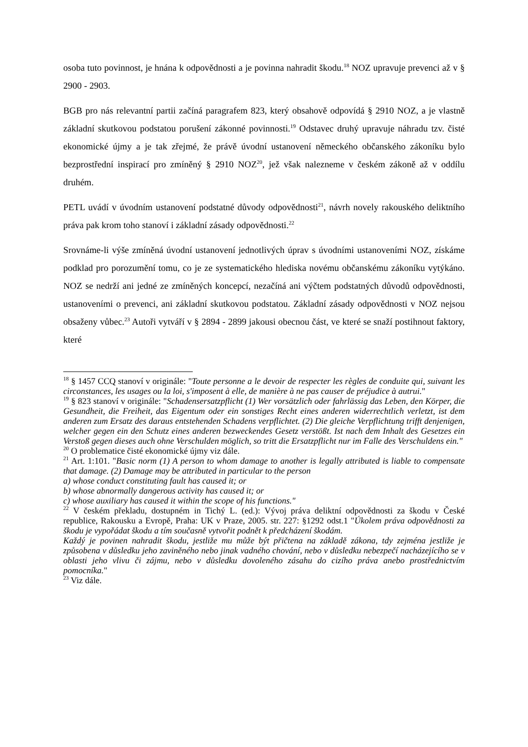osoba tuto povinnost, je hnána k odpovědnosti a je povinna nahradit škodu.<sup>18</sup> NOZ upravuje prevenci až v § 2900 - 2903.
BGB pro nás relevantní partii začíná paragrafem 823, který obsahově odpovídá § 2910 NOZ, a je vlastně základní skutkovou podstatou porušení zákonné povinnosti.<sup>19</sup> Odstavec druhý upravuje náhradu tzv. čisté ekonomické újmy a je tak zřejmé, že právě úvodní ustanovení německého občanského zákoníku bylo bezprostřední inspirací pro zmíněný § 2910 NOZ<sup>20</sup>, jež však nalezneme v českém zákoně až v oddílu druhém.
PETL uvádí v úvodním ustanovení podstatné důvody odpovědnosti<sup>21</sup>, návrh novely rakouského deliktního práva pak krom toho stanoví i základní zásady odpovědnosti.<sup>22</sup>
Srovnáme-li výše zmíněná úvodní ustanovení jednotlivých úprav s úvodními ustanoveními NOZ, získáme podklad pro porozumění tomu, co je ze systematického hlediska novému občanskému zákoníku vytýkáno. NOZ se nedrží ani jedné ze zmíněných koncepcí, nezačíná ani výčtem podstatných důvodů odpovědnosti, ustanoveními o prevenci, ani základní skutkovou podstatou. Základní zásady odpovědnosti v NOZ nejsou obsaženy vůbec.<sup>23</sup> Autoři vytváří v § 2894 - 2899 jakousi obecnou část, ve které se snaží postihnout faktory, které
<sup>18</sup> § 1457 CCQ stanoví v originále: "Toute personne a le devoir de respecter les règles de conduite qui, suivant les circonstances, les usages ou la loi, s'imposent à elle, de manière à ne pas causer de préjudice à autrui."
<sup>19</sup> § 823 stanoví v originále: "Schadensersatzpflicht (1) Wer vorsätzlich oder fahrlässig das Leben, den Körper, die Gesundheit, die Freiheit, das Eigentum oder ein sonstiges Recht eines anderen widerrechtlich verletzt, ist dem anderen zum Ersatz des daraus entstehenden Schadens verpflichtet. (2) Die gleiche Verpflichtung trifft denjenigen, welcher gegen ein den Schutz eines anderen bezweckendes Gesetz verstößt. Ist nach dem Inhalt des Gesetzes ein Verstoß gegen dieses auch ohne Verschulden möglich, so tritt die Ersatzpflicht nur im Falle des Verschuldens ein."
<sup>20</sup> O problematice čisté ekonomické újmy viz dále.
<sup>21</sup> Art. 1:101. "Basic norm (1) A person to whom damage to another is legally attributed is liable to compensate that damage. (2) Damage may be attributed in particular to the person
a) whose conduct constituting fault has caused it; or
b) whose abnormally dangerous activity has caused it; or
c) whose auxiliary has caused it within the scope of his functions."
<sup>22</sup> V českém překladu, dostupném in Tichý L. (ed.): Vývoj práva deliktní odpovědnosti za škodu v České republice, Rakousku a Evropě, Praha: UK v Praze, 2005. str. 227: §1292 odst.1 "Úkolem práva odpovědnosti za škodu je vypořádat škodu a tím současně vytvořit podnět k předcházení škodám.
Každý je povinen nahradit škodu, jestliže mu může být přičtena na základě zákona, tdy zejména jestliže je způsobena v důsledku jeho zaviněného nebo jinak vadného chování, nebo v důsledku nebezpečí nacházejícího se v oblasti jeho vlivu či zájmu, nebo v důsledku dovoleného zásahu do cizího práva anebo prostřednictvím pomocníka."
<sup>23</sup> Viz dále.